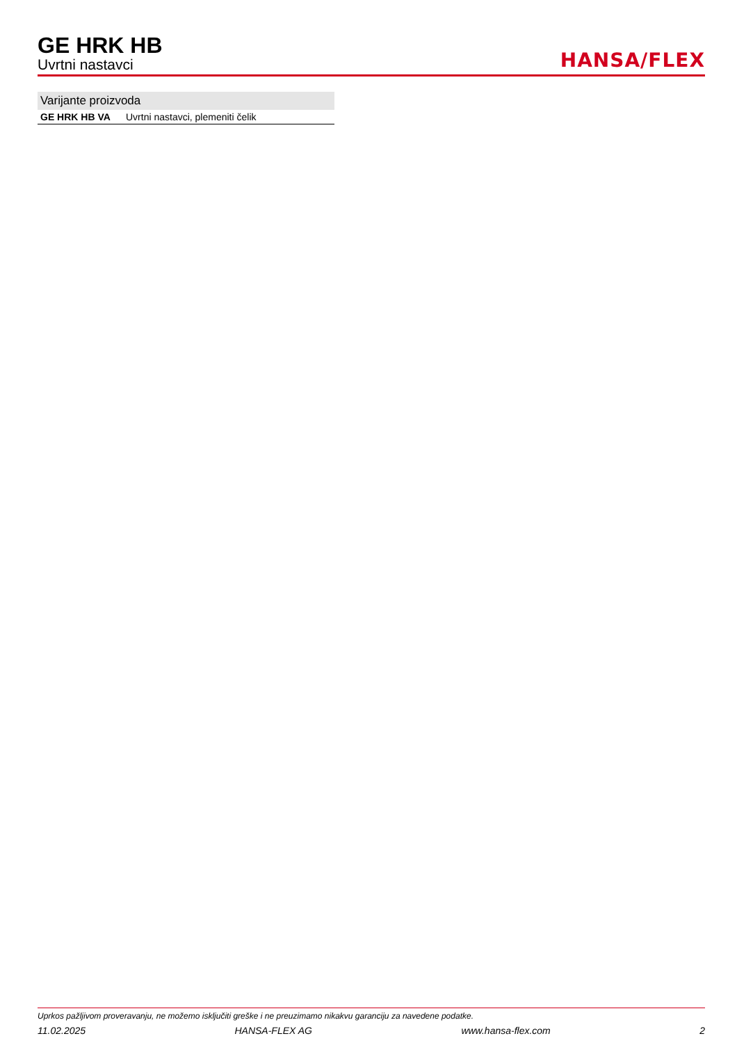GE HRK HB
Uvrtni nastavci
HANSA/FLEX
Varijante proizvoda
| GE HRK HB VA | Uvrtni nastavci, plemeniti čelik |
Uprkos pažljivom proveravanju, ne možemo isključiti greške i ne preuzimamo nikakvu garanciju za navedene podatke.
11.02.2025 HANSA-FLEX AG www.hansa-flex.com 2